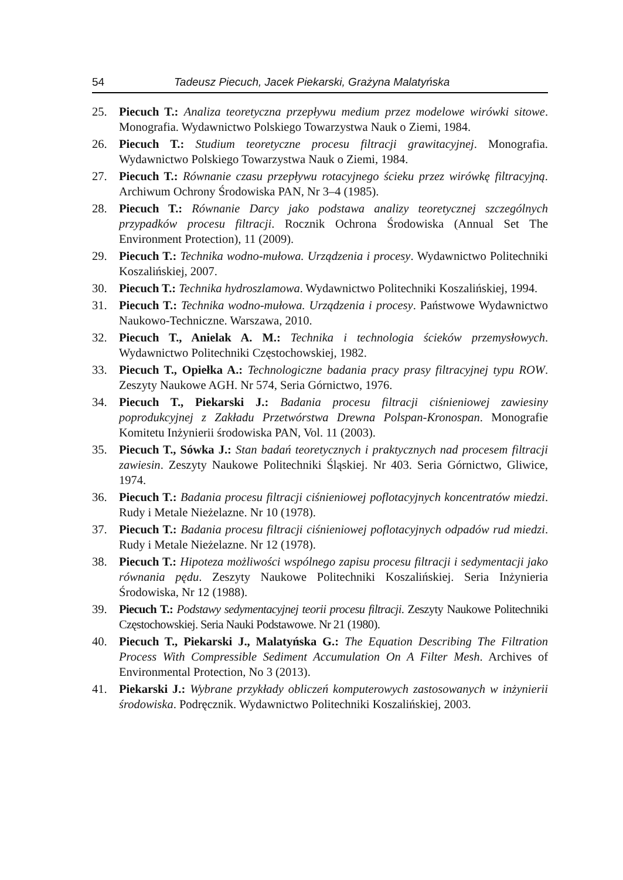54 Tadeusz Piecuch, Jacek Piekarski, Grażyna Malatyńska
25. Piecuch T.: Analiza teoretyczna przepływu medium przez modelowe wirówki sitowe. Monografia. Wydawnictwo Polskiego Towarzystwa Nauk o Ziemi, 1984.
26. Piecuch T.: Studium teoretyczne procesu filtracji grawitacyjnej. Monografia. Wydawnictwo Polskiego Towarzystwa Nauk o Ziemi, 1984.
27. Piecuch T.: Równanie czasu przepływu rotacyjnego ścieku przez wirówkę filtracyjną. Archiwum Ochrony Środowiska PAN, Nr 3–4 (1985).
28. Piecuch T.: Równanie Darcy jako podstawa analizy teoretycznej szczególnych przypadków procesu filtracji. Rocznik Ochrona Środowiska (Annual Set The Environment Protection), 11 (2009).
29. Piecuch T.: Technika wodno-mułowa. Urządzenia i procesy. Wydawnictwo Politechniki Koszalińskiej, 2007.
30. Piecuch T.: Technika hydroszlamowa. Wydawnictwo Politechniki Koszalińskiej, 1994.
31. Piecuch T.: Technika wodno-mułowa. Urządzenia i procesy. Państwowe Wydawnictwo Naukowo-Techniczne. Warszawa, 2010.
32. Piecuch T., Anielak A. M.: Technika i technologia ścieków przemysłowych. Wydawnictwo Politechniki Częstochowskiej, 1982.
33. Piecuch T., Opiełka A.: Technologiczne badania pracy prasy filtracyjnej typu ROW. Zeszyty Naukowe AGH. Nr 574, Seria Górnictwo, 1976.
34. Piecuch T., Piekarski J.: Badania procesu filtracji ciśnieniowej zawiesiny poprodukcyjnej z Zakładu Przetwórstwa Drewna Polspan-Kronospan. Monografie Komitetu Inżynierii środowiska PAN, Vol. 11 (2003).
35. Piecuch T., Sówka J.: Stan badań teoretycznych i praktycznych nad procesem filtracji zawiesin. Zeszyty Naukowe Politechniki Śląskiej. Nr 403. Seria Górnictwo, Gliwice, 1974.
36. Piecuch T.: Badania procesu filtracji ciśnieniowej poflotacyjnych koncentratów miedzi. Rudy i Metale Nieżelazne. Nr 10 (1978).
37. Piecuch T.: Badania procesu filtracji ciśnieniowej poflotacyjnych odpadów rud miedzi. Rudy i Metale Nieżelazne. Nr 12 (1978).
38. Piecuch T.: Hipoteza możliwości wspólnego zapisu procesu filtracji i sedymentacji jako równania pędu. Zeszyty Naukowe Politechniki Koszalińskiej. Seria Inżynieria Środowiska, Nr 12 (1988).
39. Piecuch T.: Podstawy sedymentacyjnej teorii procesu filtracji. Zeszyty Naukowe Politechniki Częstochowskiej. Seria Nauki Podstawowe. Nr 21 (1980).
40. Piecuch T., Piekarski J., Malatyńska G.: The Equation Describing The Filtration Process With Compressible Sediment Accumulation On A Filter Mesh. Archives of Environmental Protection, No 3 (2013).
41. Piekarski J.: Wybrane przykłady obliczeń komputerowych zastosowanych w inżynierii środowiska. Podręcznik. Wydawnictwo Politechniki Koszalińskiej, 2003.